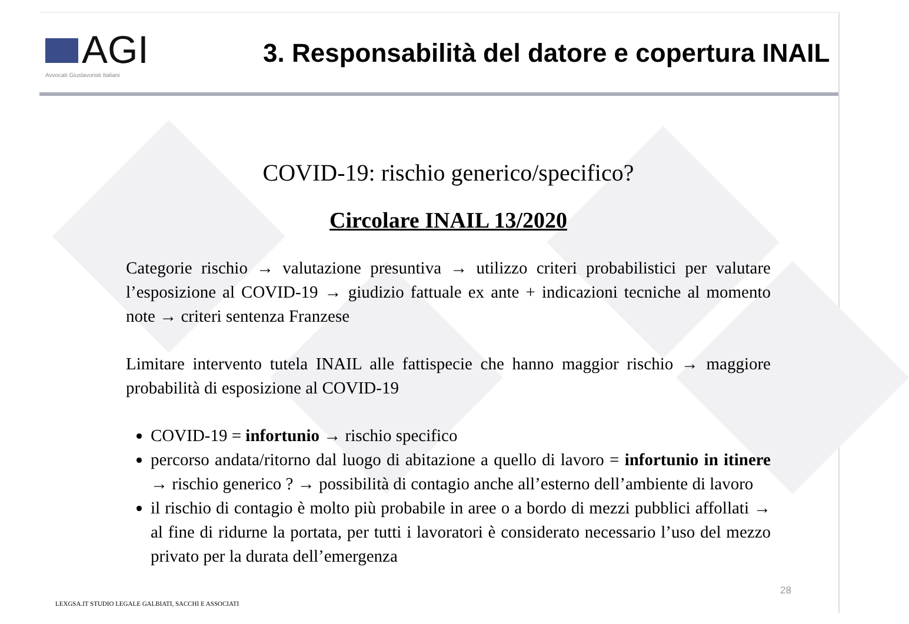AGI
Avvocati Giuslavoristi Italiani
3. Responsabilità del datore e copertura INAIL
COVID-19: rischio generico/specifico?
Circolare INAIL 13/2020
Categorie rischio → valutazione presuntiva → utilizzo criteri probabilistici per valutare l’esposizione al COVID-19 → giudizio fattuale ex ante + indicazioni tecniche al momento note → criteri sentenza Franzese
Limitare intervento tutela INAIL alle fattispecie che hanno maggior rischio → maggiore probabilità di esposizione al COVID-19
COVID-19 = infortunio → rischio specifico
percorso andata/ritorno dal luogo di abitazione a quello di lavoro = infortunio in itinere → rischio generico ? → possibilità di contagio anche all’esterno dell’ambiente di lavoro
il rischio di contagio è molto più probabile in aree o a bordo di mezzi pubblici affollati → al fine di ridurne la portata, per tutti i lavoratori è considerato necessario l’uso del mezzo privato per la durata dell’emergenza
LEXGSA.IT STUDIO LEGALE GALBIATI, SACCHI E ASSOCIATI
28